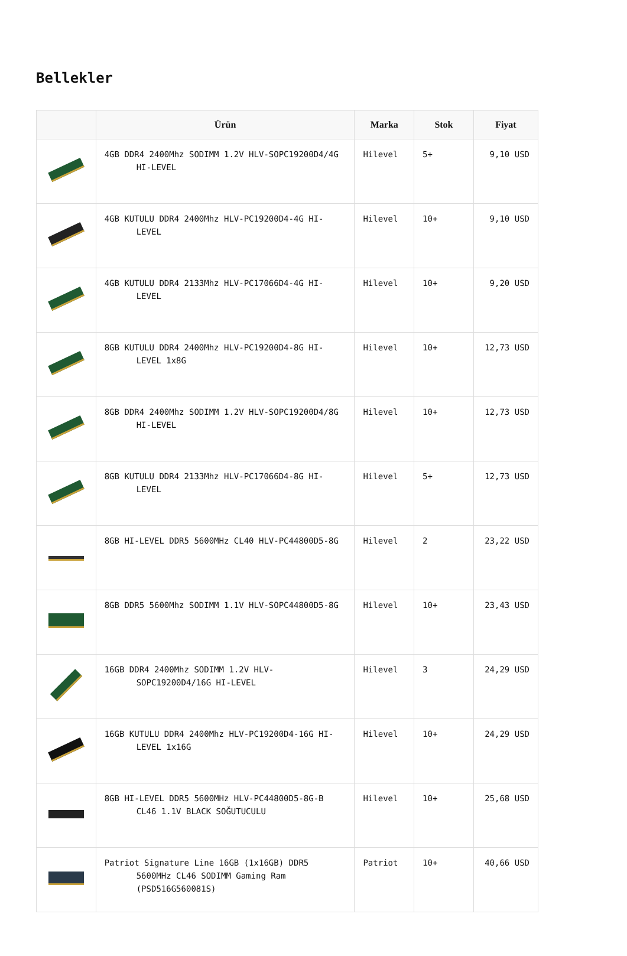Bellekler
| | Ürün | Marka | Stok | Fiyat |
| --- | --- | --- | --- | --- |
| | 4GB DDR4 2400Mhz SODIMM 1.2V HLV-SOPC19200D4/4G HI-LEVEL | Hilevel | 5+ | 9,10 USD |
| | 4GB KUTULU DDR4 2400Mhz HLV-PC19200D4-4G HI-LEVEL | Hilevel | 10+ | 9,10 USD |
| | 4GB KUTULU DDR4 2133Mhz HLV-PC17066D4-4G HI-LEVEL | Hilevel | 10+ | 9,20 USD |
| | 8GB KUTULU DDR4 2400Mhz HLV-PC19200D4-8G HI-LEVEL 1x8G | Hilevel | 10+ | 12,73 USD |
| | 8GB DDR4 2400Mhz SODIMM 1.2V HLV-SOPC19200D4/8G HI-LEVEL | Hilevel | 10+ | 12,73 USD |
| | 8GB KUTULU DDR4 2133Mhz HLV-PC17066D4-8G HI-LEVEL | Hilevel | 5+ | 12,73 USD |
| | 8GB HI-LEVEL DDR5 5600MHz CL40 HLV-PC44800D5-8G | Hilevel | 2 | 23,22 USD |
| | 8GB DDR5 5600Mhz SODIMM 1.1V HLV-SOPC44800D5-8G | Hilevel | 10+ | 23,43 USD |
| | 16GB DDR4 2400Mhz SODIMM 1.2V HLV-SOPC19200D4/16G HI-LEVEL | Hilevel | 3 | 24,29 USD |
| | 16GB KUTULU DDR4 2400Mhz HLV-PC19200D4-16G HI-LEVEL 1x16G | Hilevel | 10+ | 24,29 USD |
| | 8GB HI-LEVEL DDR5 5600MHz HLV-PC44800D5-8G-B CL46 1.1V BLACK SOĞUTUCULU | Hilevel | 10+ | 25,68 USD |
| | Patriot Signature Line 16GB (1x16GB) DDR5 5600MHz CL46 SODIMM Gaming Ram (PSD516G560081S) | Patriot | 10+ | 40,66 USD |